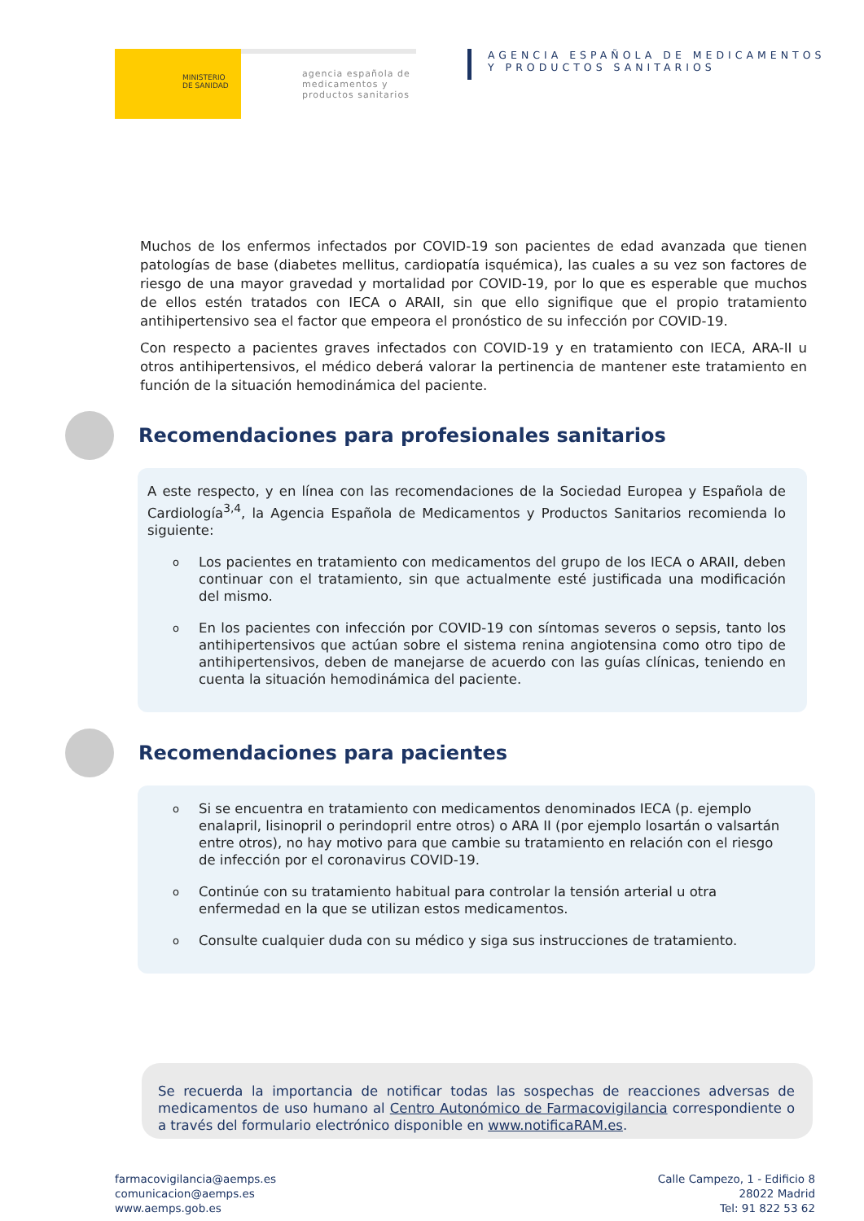MINISTERIO
DE SANIDAD
agencia española de medicamentos y productos sanitarios
AGENCIA ESPAÑOLA DE MEDICAMENTOS
Y PRODUCTOS SANITARIOS
Muchos de los enfermos infectados por COVID-19 son pacientes de edad avanzada que tienen patologías de base (diabetes mellitus, cardiopatía isquémica), las cuales a su vez son factores de riesgo de una mayor gravedad y mortalidad por COVID-19, por lo que es esperable que muchos de ellos estén tratados con IECA o ARAII, sin que ello signifique que el propio tratamiento antihipertensivo sea el factor que empeora el pronóstico de su infección por COVID-19.
Con respecto a pacientes graves infectados con COVID-19 y en tratamiento con IECA, ARA-II u otros antihipertensivos, el médico deberá valorar la pertinencia de mantener este tratamiento en función de la situación hemodinámica del paciente.
Recomendaciones para profesionales sanitarios
A este respecto, y en línea con las recomendaciones de la Sociedad Europea y Española de Cardiología<sup>3,4</sup>, la Agencia Española de Medicamentos y Productos Sanitarios recomienda lo siguiente:
o
Los pacientes en tratamiento con medicamentos del grupo de los IECA o ARAII, deben continuar con el tratamiento, sin que actualmente esté justificada una modificación del mismo.
o
En los pacientes con infección por COVID-19 con síntomas severos o sepsis, tanto los antihipertensivos que actúan sobre el sistema renina angiotensina como otro tipo de antihipertensivos, deben de manejarse de acuerdo con las guías clínicas, teniendo en cuenta la situación hemodinámica del paciente.
Recomendaciones para pacientes
o
Si se encuentra en tratamiento con medicamentos denominados IECA (p. ejemplo enalapril, lisinopril o perindopril entre otros) o ARA II (por ejemplo losartán o valsartán entre otros), no hay motivo para que cambie su tratamiento en relación con el riesgo de infección por el coronavirus COVID-19.
o
Continúe con su tratamiento habitual para controlar la tensión arterial u otra enfermedad en la que se utilizan estos medicamentos.
o
Consulte cualquier duda con su médico y siga sus instrucciones de tratamiento.
Se recuerda la importancia de notificar todas las sospechas de reacciones adversas de medicamentos de uso humano al Centro Autonómico de Farmacovigilancia correspondiente o a través del formulario electrónico disponible en www.notificaRAM.es.
farmacovigilancia@aemps.es
comunicacion@aemps.es
www.aemps.gob.es
Calle Campezo, 1 - Edificio 8
28022 Madrid
Tel: 91 822 53 62